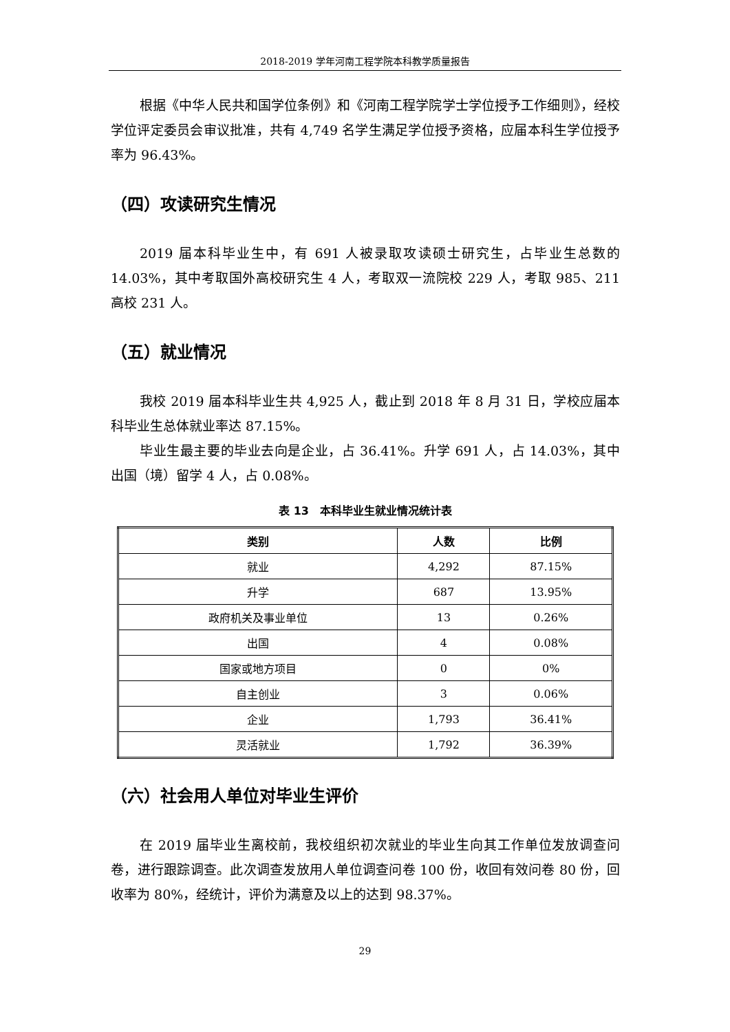2018-2019 学年河南工程学院本科教学质量报告
根据《中华人民共和国学位条例》和《河南工程学院学士学位授予工作细则》，经校学位评定委员会审议批准，共有 4,749 名学生满足学位授予资格，应届本科生学位授予率为 96.43%。
（四）攻读研究生情况
2019 届本科毕业生中，有 691 人被录取攻读硕士研究生，占毕业生总数的 14.03%，其中考取国外高校研究生 4 人，考取双一流院校 229 人，考取 985、211 高校 231 人。
（五）就业情况
我校 2019 届本科毕业生共 4,925 人，截止到 2018 年 8 月 31 日，学校应届本科毕业生总体就业率达 87.15%。
毕业生最主要的毕业去向是企业，占 36.41%。升学 691 人，占 14.03%，其中出国（境）留学 4 人，占 0.08%。
表 13　本科毕业生就业情况统计表
| 类别 | 人数 | 比例 |
| --- | --- | --- |
| 就业 | 4,292 | 87.15% |
| 升学 | 687 | 13.95% |
| 政府机关及事业单位 | 13 | 0.26% |
| 出国 | 4 | 0.08% |
| 国家或地方项目 | 0 | 0% |
| 自主创业 | 3 | 0.06% |
| 企业 | 1,793 | 36.41% |
| 灵活就业 | 1,792 | 36.39% |
（六）社会用人单位对毕业生评价
在 2019 届毕业生离校前，我校组织初次就业的毕业生向其工作单位发放调查问卷，进行跟踪调查。此次调查发放用人单位调查问卷 100 份，收回有效问卷 80 份，回收率为 80%，经统计，评价为满意及以上的达到 98.37%。
29